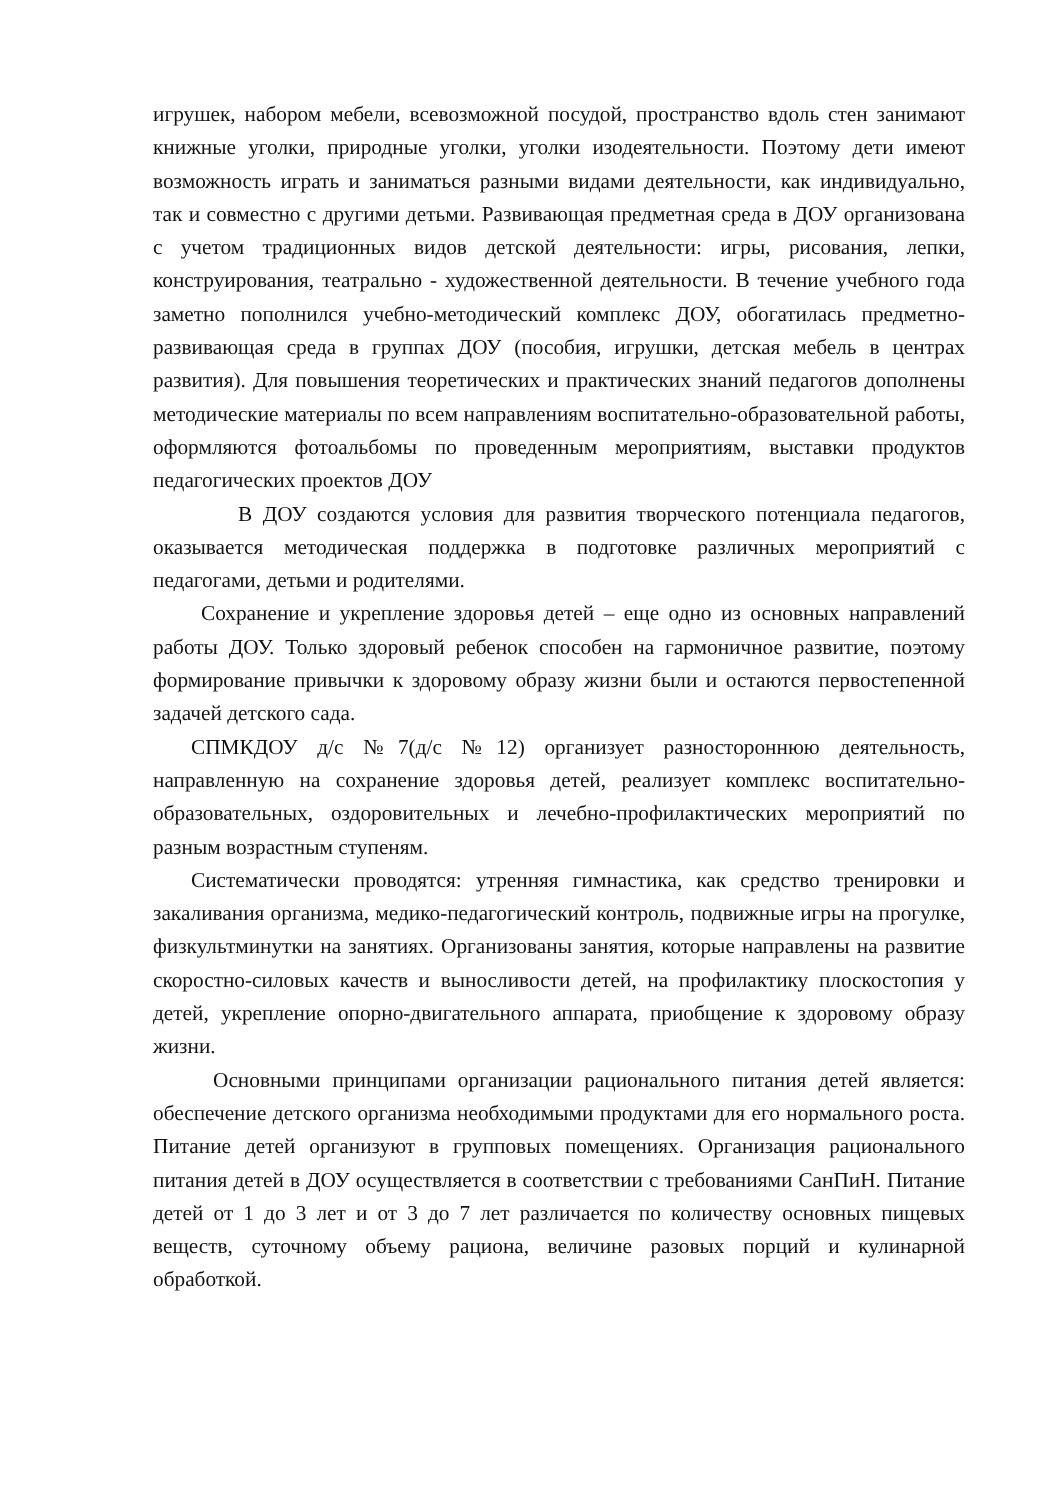игрушек, набором мебели, всевозможной посудой, пространство вдоль стен занимают книжные уголки, природные уголки, уголки изодеятельности. Поэтому дети имеют возможность играть и заниматься разными видами деятельности, как индивидуально, так и совместно с другими детьми. Развивающая предметная среда в ДОУ организована с учетом традиционных видов детской деятельности: игры, рисования, лепки, конструирования, театрально - художественной деятельности. В течение учебного года заметно пополнился учебно-методический комплекс ДОУ, обогатилась предметно-развивающая среда в группах ДОУ (пособия, игрушки, детская мебель в центрах развития). Для повышения теоретических и практических знаний педагогов дополнены методические материалы по всем направлениям воспитательно-образовательной работы, оформляются фотоальбомы по проведенным мероприятиям, выставки продуктов педагогических проектов ДОУ
В ДОУ создаются условия для развития творческого потенциала педагогов, оказывается методическая поддержка в подготовке различных мероприятий с педагогами, детьми и родителями.
Сохранение и укрепление здоровья детей – еще одно из основных направлений работы ДОУ. Только здоровый ребенок способен на гармоничное развитие, поэтому формирование привычки к здоровому образу жизни были и остаются первостепенной задачей детского сада.
СПМКДОУ д/с №7(д/с №12) организует разностороннюю деятельность, направленную на сохранение здоровья детей, реализует комплекс воспитательно-образовательных, оздоровительных и лечебно-профилактических мероприятий по разным возрастным ступеням.
Систематически проводятся: утренняя гимнастика, как средство тренировки и закаливания организма, медико-педагогический контроль, подвижные игры на прогулке, физкультминутки на занятиях. Организованы занятия, которые направлены на развитие скоростно-силовых качеств и выносливости детей, на профилактику плоскостопия у детей, укрепление опорно-двигательного аппарата, приобщение к здоровому образу жизни.
Основными принципами организации рационального питания детей является: обеспечение детского организма необходимыми продуктами для его нормального роста. Питание детей организуют в групповых помещениях. Организация рационального питания детей в ДОУ осуществляется в соответствии с требованиями СанПиН. Питание детей от 1 до 3 лет и от 3 до 7 лет различается по количеству основных пищевых веществ, суточному объему рациона, величине разовых порций и кулинарной обработкой.